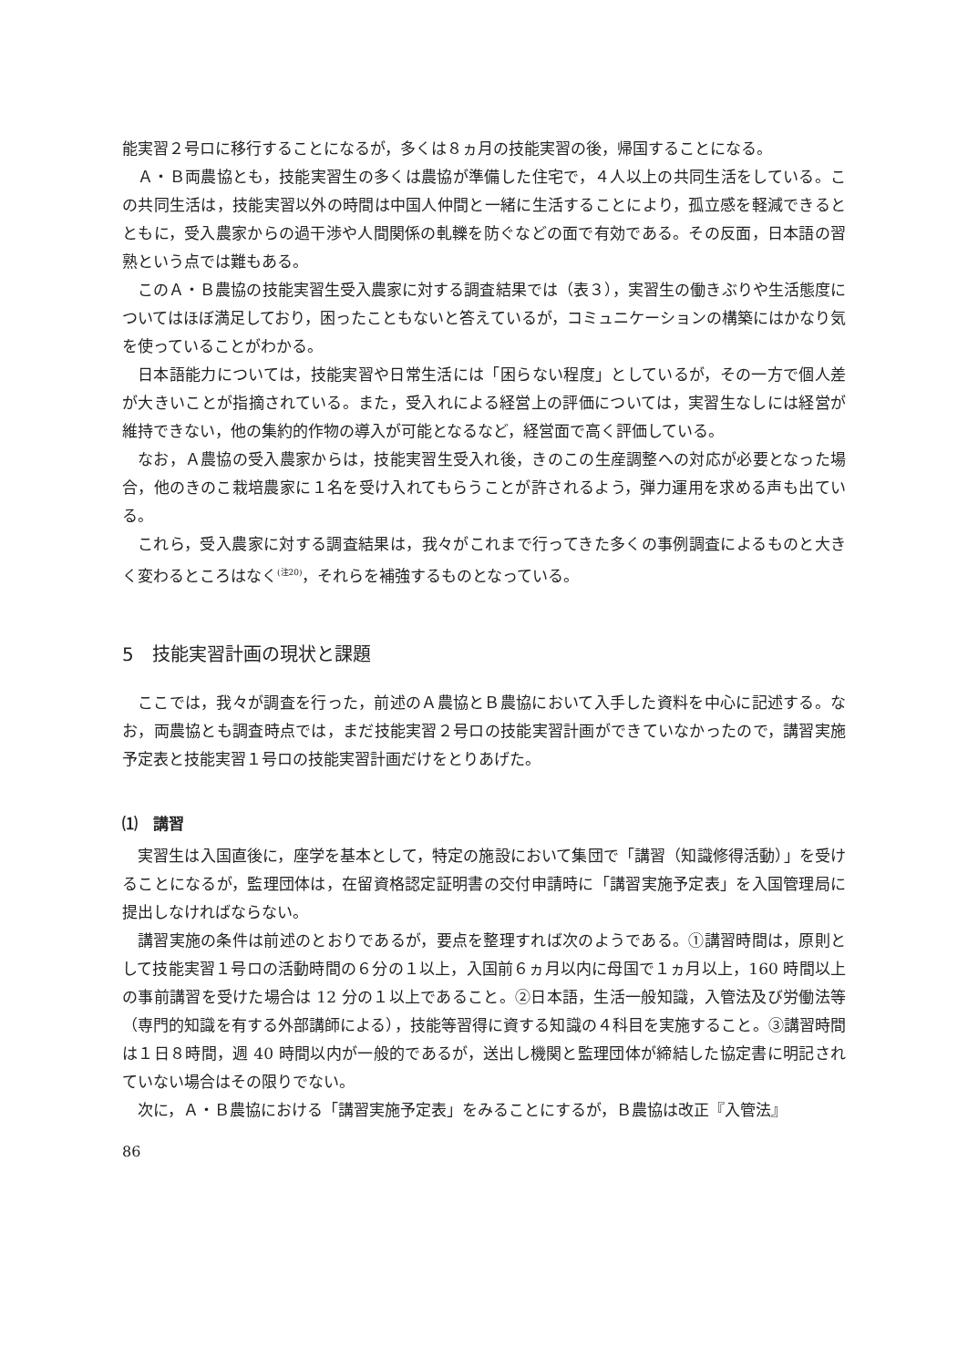能実習２号ロに移行することになるが，多くは８ヵ月の技能実習の後，帰国することになる。
Ａ・Ｂ両農協とも，技能実習生の多くは農協が準備した住宅で，４人以上の共同生活をしている。この共同生活は，技能実習以外の時間は中国人仲間と一緒に生活することにより，孤立感を軽減できるとともに，受入農家からの過干渉や人間関係の軋轢を防ぐなどの面で有効である。その反面，日本語の習熟という点では難もある。
このＡ・Ｂ農協の技能実習生受入農家に対する調査結果では（表３），実習生の働きぶりや生活態度についてはほぼ満足しており，困ったこともないと答えているが，コミュニケーションの構築にはかなり気を使っていることがわかる。
日本語能力については，技能実習や日常生活には「困らない程度」としているが，その一方で個人差が大きいことが指摘されている。また，受入れによる経営上の評価については，実習生なしには経営が維持できない，他の集約的作物の導入が可能となるなど，経営面で高く評価している。
なお，Ａ農協の受入農家からは，技能実習生受入れ後，きのこの生産調整への対応が必要となった場合，他のきのこ栽培農家に１名を受け入れてもらうことが許されるよう，弾力運用を求める声も出ている。
これら，受入農家に対する調査結果は，我々がこれまで行ってきた多くの事例調査によるものと大きく変わるところはなく<sup>(注20)</sup>，それらを補強するものとなっている。
5　技能実習計画の現状と課題
ここでは，我々が調査を行った，前述のＡ農協とＢ農協において入手した資料を中心に記述する。なお，両農協とも調査時点では，まだ技能実習２号ロの技能実習計画ができていなかったので，講習実施予定表と技能実習１号ロの技能実習計画だけをとりあげた。
⑴　講習
実習生は入国直後に，座学を基本として，特定の施設において集団で「講習（知識修得活動）」を受けることになるが，監理団体は，在留資格認定証明書の交付申請時に「講習実施予定表」を入国管理局に提出しなければならない。
講習実施の条件は前述のとおりであるが，要点を整理すれば次のようである。①講習時間は，原則として技能実習１号ロの活動時間の６分の１以上，入国前６ヵ月以内に母国で１ヵ月以上，160 時間以上の事前講習を受けた場合は 12 分の１以上であること。②日本語，生活一般知識，入管法及び労働法等（専門的知識を有する外部講師による），技能等習得に資する知識の４科目を実施すること。③講習時間は１日８時間，週 40 時間以内が一般的であるが，送出し機関と監理団体が締結した協定書に明記されていない場合はその限りでない。
次に，Ａ・Ｂ農協における「講習実施予定表」をみることにするが，Ｂ農協は改正『入管法』
86